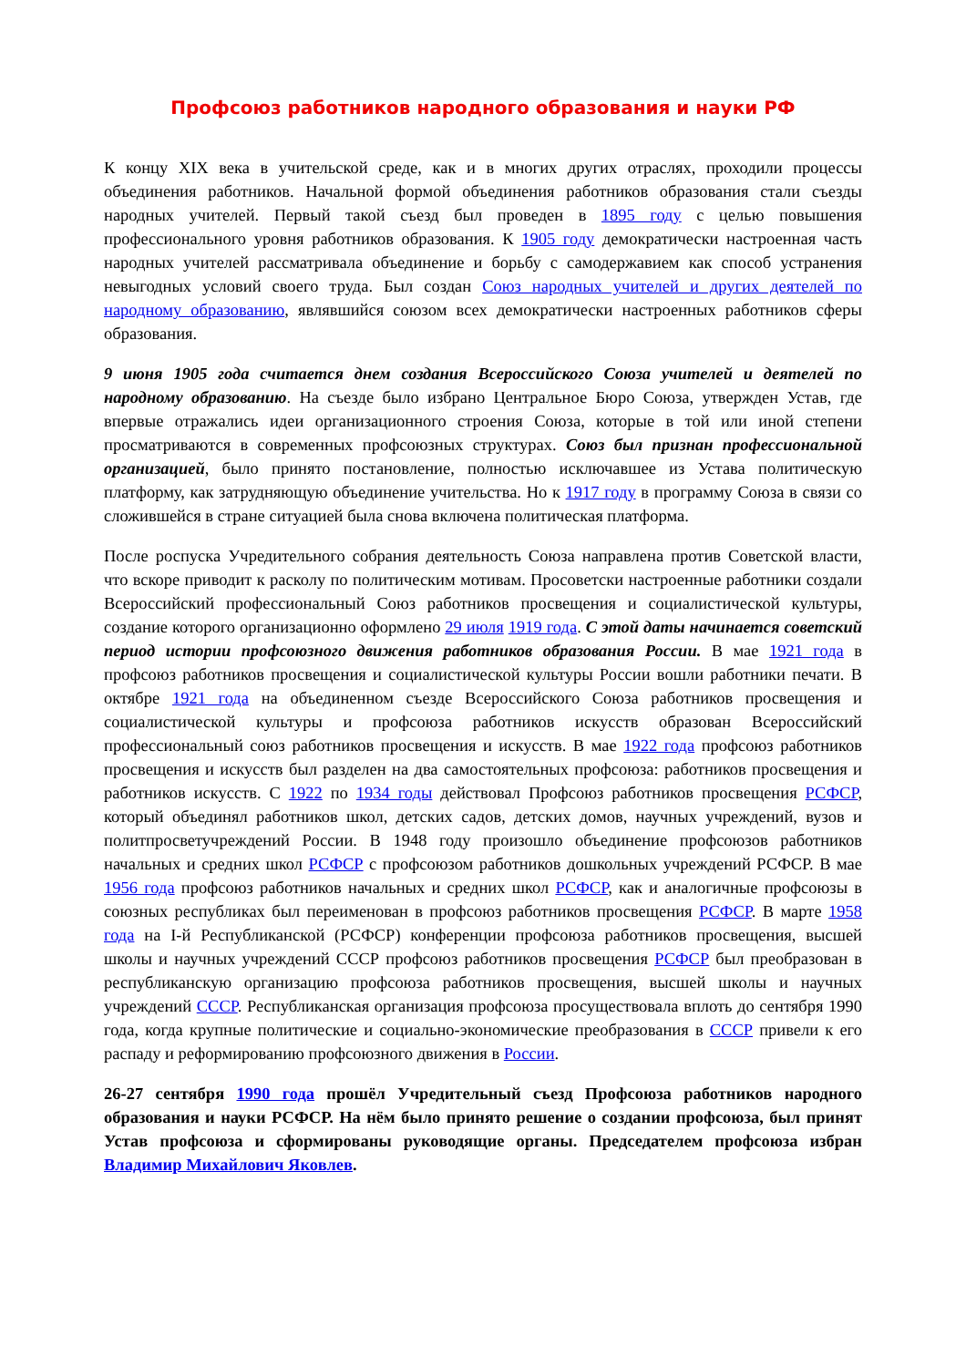Профсоюз работников народного образования и науки РФ
К концу XIX века в учительской среде, как и в многих других отраслях, проходили процессы объединения работников. Начальной формой объединения работников образования стали съезды народных учителей. Первый такой съезд был проведен в 1895 году с целью повышения профессионального уровня работников образования. К 1905 году демократически настроенная часть народных учителей рассматривала объединение и борьбу с самодержавием как способ устранения невыгодных условий своего труда. Был создан Союз народных учителей и других деятелей по народному образованию, являвшийся союзом всех демократически настроенных работников сферы образования.
9 июня 1905 года считается днем создания Всероссийского Союза учителей и деятелей по народному образованию. На съезде было избрано Центральное Бюро Союза, утвержден Устав, где впервые отражались идеи организационного строения Союза, которые в той или иной степени просматриваются в современных профсоюзных структурах. Союз был признан профессиональной организацией, было принято постановление, полностью исключавшее из Устава политическую платформу, как затрудняющую объединение учительства. Но к 1917 году в программу Союза в связи со сложившейся в стране ситуацией была снова включена политическая платформа.
После роспуска Учредительного собрания деятельность Союза направлена против Советской власти, что вскоре приводит к расколу по политическим мотивам. Просоветски настроенные работники создали Всероссийский профессиональный Союз работников просвещения и социалистической культуры, создание которого организационно оформлено 29 июля 1919 года. С этой даты начинается советский период истории профсоюзного движения работников образования России. В мае 1921 года в профсоюз работников просвещения и социалистической культуры России вошли работники печати. В октябре 1921 года на объединенном съезде Всероссийского Союза работников просвещения и социалистической культуры и профсоюза работников искусств образован Всероссийский профессиональный союз работников просвещения и искусств. В мае 1922 года профсоюз работников просвещения и искусств был разделен на два самостоятельных профсоюза: работников просвещения и работников искусств. С 1922 по 1934 годы действовал Профсоюз работников просвещения РСФСР, который объединял работников школ, детских садов, детских домов, научных учреждений, вузов и политпросветучреждений России. В 1948 году произошло объединение профсоюзов работников начальных и средних школ РСФСР с профсоюзом работников дошкольных учреждений РСФСР. В мае 1956 года профсоюз работников начальных и средних школ РСФСР, как и аналогичные профсоюзы в союзных республиках был переименован в профсоюз работников просвещения РСФСР. В марте 1958 года на I-й Республиканской (РСФСР) конференции профсоюза работников просвещения, высшей школы и научных учреждений СССР профсоюз работников просвещения РСФСР был преобразован в республиканскую организацию профсоюза работников просвещения, высшей школы и научных учреждений СССР. Республиканская организация профсоюза просуществовала вплоть до сентября 1990 года, когда крупные политические и социально-экономические преобразования в СССР привели к его распаду и реформированию профсоюзного движения в России.
26-27 сентября 1990 года прошёл Учредительный съезд Профсоюза работников народного образования и науки РСФСР. На нём было принято решение о создании профсоюза, был принят Устав профсоюза и сформированы руководящие органы. Председателем профсоюза избран Владимир Михайлович Яковлев.